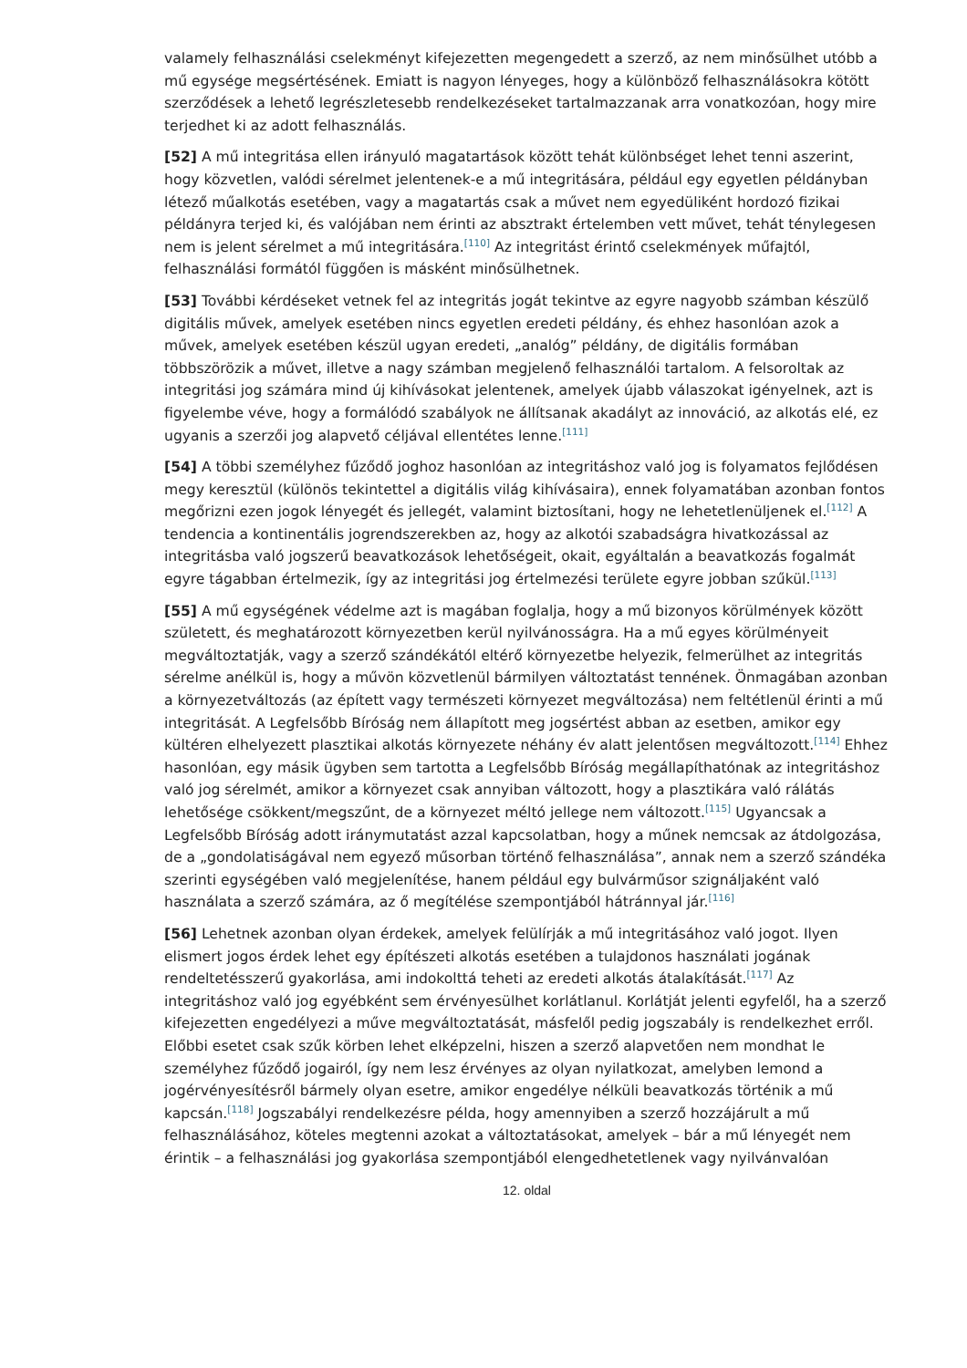valamely felhasználási cselekményt kifejezetten megengedett a szerző, az nem minősülhet utóbb a mű egysége megsértésének. Emiatt is nagyon lényeges, hogy a különböző felhasználásokra kötött szerződések a lehető legrészletesebb rendelkezéseket tartalmazzanak arra vonatkozóan, hogy mire terjedhet ki az adott felhasználás.
[52] A mű integritása ellen irányuló magatartások között tehát különbséget lehet tenni aszerint, hogy közvetlen, valódi sérelmet jelentenek-e a mű integritására, például egy egyetlen példányban létező műalkotás esetében, vagy a magatartás csak a művet nem egyedüliként hordozó fizikai példányra terjed ki, és valójában nem érinti az absztrakt értelemben vett művet, tehát ténylegesen nem is jelent sérelmet a mű integritására.<sup>[110]</sup> Az integritást érintő cselekmények műfajtól, felhasználási formától függően is másként minősülhetnek.
[53] További kérdéseket vetnek fel az integritás jogát tekintve az egyre nagyobb számban készülő digitális művek, amelyek esetében nincs egyetlen eredeti példány, és ehhez hasonlóan azok a művek, amelyek esetében készül ugyan eredeti, „analóg” példány, de digitális formában többszörözik a művet, illetve a nagy számban megjelenő felhasználói tartalom. A felsoroltak az integritási jog számára mind új kihívásokat jelentenek, amelyek újabb válaszokat igényelnek, azt is figyelembe véve, hogy a formálódó szabályok ne állítsanak akadályt az innováció, az alkotás elé, ez ugyanis a szerzői jog alapvető céljával ellentétes lenne.<sup>[111]</sup>
[54] A többi személyhez fűződő joghoz hasonlóan az integritáshoz való jog is folyamatos fejlődésen megy keresztül (különös tekintettel a digitális világ kihívásaira), ennek folyamatában azonban fontos megőrizni ezen jogok lényegét és jellegét, valamint biztosítani, hogy ne lehetetlenüljenek el.<sup>[112]</sup> A tendencia a kontinentális jogrendszerekben az, hogy az alkotói szabadságra hivatkozással az integritásba való jogszerű beavatkozások lehetőségeit, okait, egyáltalán a beavatkozás fogalmát egyre tágabban értelmezik, így az integritási jog értelmezési területe egyre jobban szűkül.<sup>[113]</sup>
[55] A mű egységének védelme azt is magában foglalja, hogy a mű bizonyos körülmények között született, és meghatározott környezetben kerül nyilvánosságra. Ha a mű egyes körülményeit megváltoztatják, vagy a szerző szándékától eltérő környezetbe helyezik, felmerülhet az integritás sérelme anélkül is, hogy a művön közvetlenül bármilyen változtatást tennének. Önmagában azonban a környezetváltozás (az épített vagy természeti környezet megváltozása) nem feltétlenül érinti a mű integritását. A Legfelsőbb Bíróság nem állapított meg jogsértést abban az esetben, amikor egy kültéren elhelyezett plasztikai alkotás környezete néhány év alatt jelentősen megváltozott.<sup>[114]</sup> Ehhez hasonlóan, egy másik ügyben sem tartotta a Legfelsőbb Bíróság megállapíthatónak az integritáshoz való jog sérelmét, amikor a környezet csak annyiban változott, hogy a plasztikára való rálátás lehetősége csökkent/megszűnt, de a környezet méltó jellege nem változott.<sup>[115]</sup> Ugyancsak a Legfelsőbb Bíróság adott iránymutatást azzal kapcsolatban, hogy a műnek nemcsak az átdolgozása, de a „gondolatiságával nem egyező műsorban történő felhasználása”, annak nem a szerző szándéka szerinti egységében való megjelenítése, hanem például egy bulvárműsor szignáljaként való használata a szerző számára, az ő megítélése szempontjából hátránnyal jár.<sup>[116]</sup>
[56] Lehetnek azonban olyan érdekek, amelyek felülírják a mű integritásához való jogot. Ilyen elismert jogos érdek lehet egy építészeti alkotás esetében a tulajdonos használati jogának rendeltetésszerű gyakorlása, ami indokolttá teheti az eredeti alkotás átalakítását.<sup>[117]</sup> Az integritáshoz való jog egyébként sem érvényesülhet korlátlanul. Korlátját jelenti egyfelől, ha a szerző kifejezetten engedélyezi a műve megváltoztatását, másfelől pedig jogszabály is rendelkezhet erről. Előbbi esetet csak szűk körben lehet elképzelni, hiszen a szerző alapvetően nem mondhat le személyhez fűződő jogairól, így nem lesz érvényes az olyan nyilatkozat, amelyben lemond a jogérvényesítésről bármely olyan esetre, amikor engedélye nélküli beavatkozás történik a mű kapcsán.<sup>[118]</sup> Jogszabályi rendelkezésre példa, hogy amennyiben a szerző hozzájárult a mű felhasználásához, köteles megtenni azokat a változtatásokat, amelyek – bár a mű lényegét nem érintik – a felhasználási jog gyakorlása szempontjából elengedhetetlenek vagy nyilvánvalóan
12. oldal